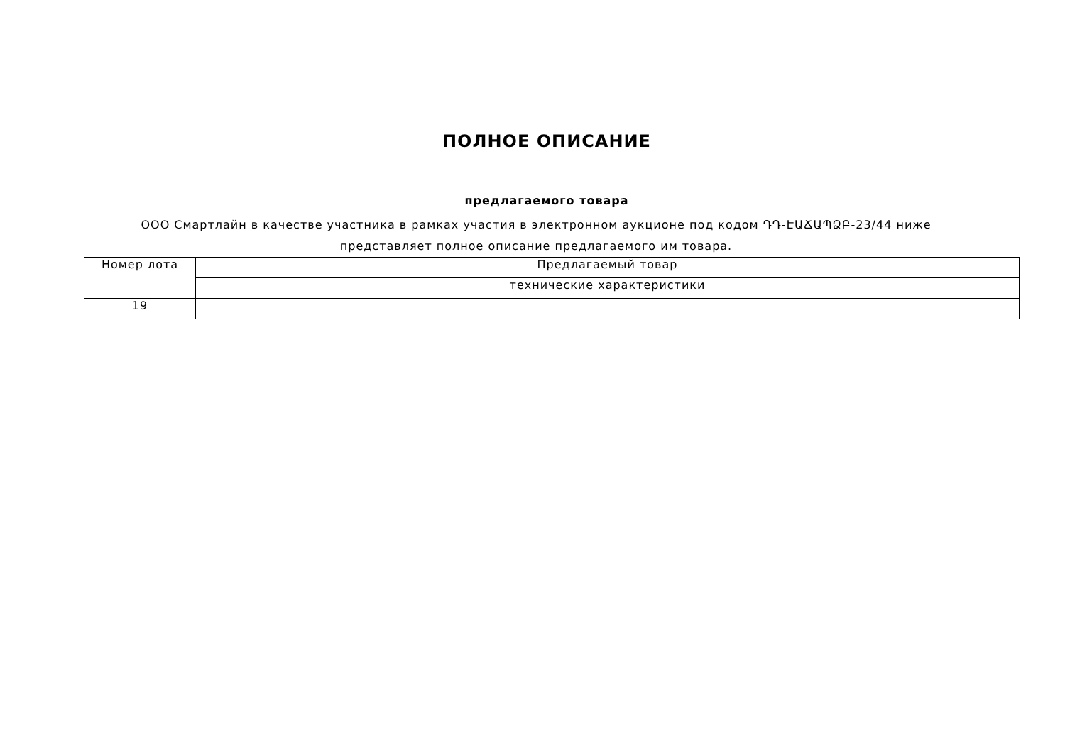ПОЛНОЕ ОПИСАНИЕ
предлагаемого товара
ООО Смартлайн в качестве участника в рамках участия в электронном аукционе под кодом ԴԴ-ԷԱՃԱՊՁԲ-23/44 ниже представляет полное описание предлагаемого им товара.
| Номер лота | Предлагаемый товар |
| | технические характеристики |
| 19 | |